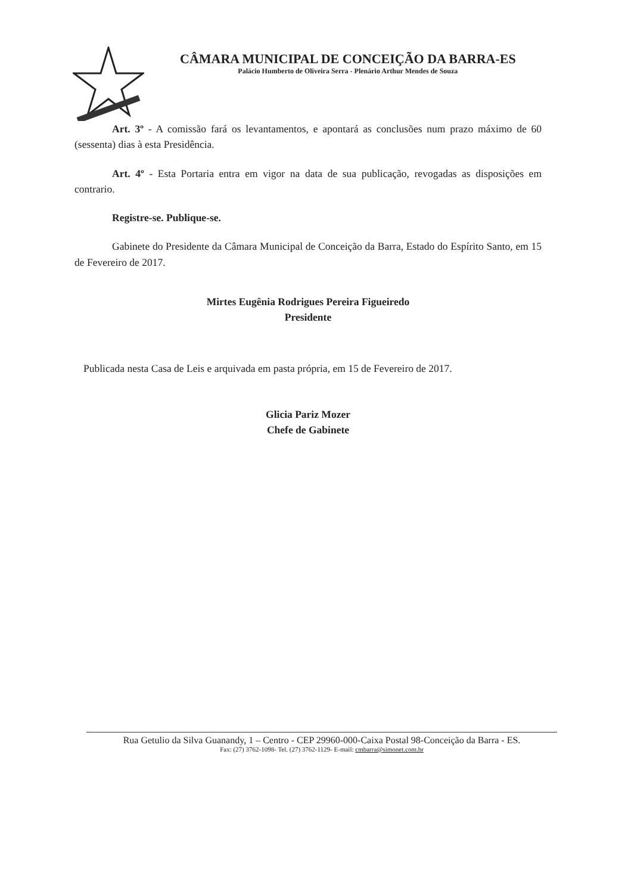CÂMARA MUNICIPAL DE CONCEIÇÃO DA BARRA-ES
Palácio Humberto de Oliveira Serra - Plenário Arthur Mendes de Souza
Art. 3º - A comissão fará os levantamentos, e apontará as conclusões num prazo máximo de 60 (sessenta) dias à esta Presidência.
Art. 4º - Esta Portaria entra em vigor na data de sua publicação, revogadas as disposições em contrario.
Registre-se. Publique-se.
Gabinete do Presidente da Câmara Municipal de Conceição da Barra, Estado do Espírito Santo, em 15 de Fevereiro de 2017.
Mirtes Eugênia Rodrigues Pereira Figueiredo
Presidente
Publicada nesta Casa de Leis e arquivada em pasta própria, em 15 de Fevereiro de 2017.
Glicia Pariz Mozer
Chefe de Gabinete
Rua Getulio da Silva Guanandy, 1 – Centro - CEP 29960-000-Caixa Postal 98-Conceição da Barra - ES.
Fax: (27) 3762-1098- Tel. (27) 3762-1129- E-mail: cmbarra@simonet.com.br